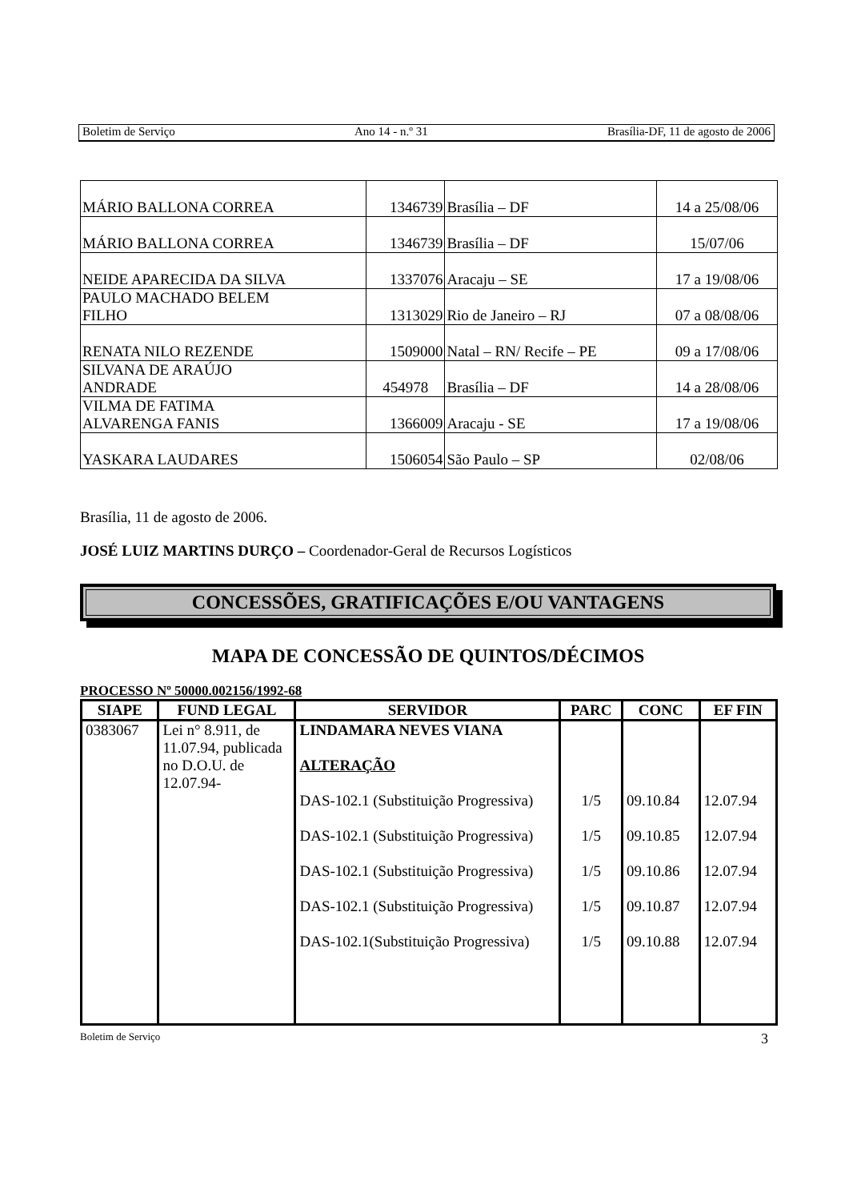Boletim de Serviço Ano 14 - n.º 31 Brasília-DF, 11 de agosto de 2006
| MÁRIO BALLONA CORREA | 1346739 | Brasília – DF | 14 a 25/08/06 |
| MÁRIO BALLONA CORREA | 1346739 | Brasília – DF | 15/07/06 |
| NEIDE APARECIDA DA SILVA | 1337076 | Aracaju – SE | 17 a 19/08/06 |
| PAULO MACHADO BELEM FILHO | 1313029 | Rio de Janeiro – RJ | 07 a 08/08/06 |
| RENATA NILO REZENDE | 1509000 | Natal – RN/ Recife – PE | 09 a 17/08/06 |
| SILVANA DE ARAÚJO ANDRADE | 454978 | Brasília – DF | 14 a 28/08/06 |
| VILMA DE FATIMA ALVARENGA FANIS | 1366009 | Aracaju - SE | 17 a 19/08/06 |
| YASKARA LAUDARES | 1506054 | São Paulo – SP | 02/08/06 |
Brasília, 11 de agosto de 2006.
JOSÉ LUIZ MARTINS DURÇO – Coordenador-Geral de Recursos Logísticos
CONCESSÕES, GRATIFICAÇÕES E/OU VANTAGENS
MAPA DE CONCESSÃO DE QUINTOS/DÉCIMOS
PROCESSO Nº 50000.002156/1992-68
| SIAPE | FUND LEGAL | SERVIDOR | PARC | CONC | EF FIN |
| --- | --- | --- | --- | --- | --- |
| 0383067 | Lei n° 8.911, de 11.07.94, publicada no D.O.U. de 12.07.94- | LINDAMARA NEVES VIANA ALTERAÇÃO DAS-102.1 (Substituição Progressiva) DAS-102.1 (Substituição Progressiva) DAS-102.1 (Substituição Progressiva) DAS-102.1 (Substituição Progressiva) DAS-102.1(Substituição Progressiva) | 1/5 1/5 1/5 1/5 1/5 | 09.10.84 09.10.85 09.10.86 09.10.87 09.10.88 | 12.07.94 12.07.94 12.07.94 12.07.94 12.07.94 |
Boletim de Serviço 3